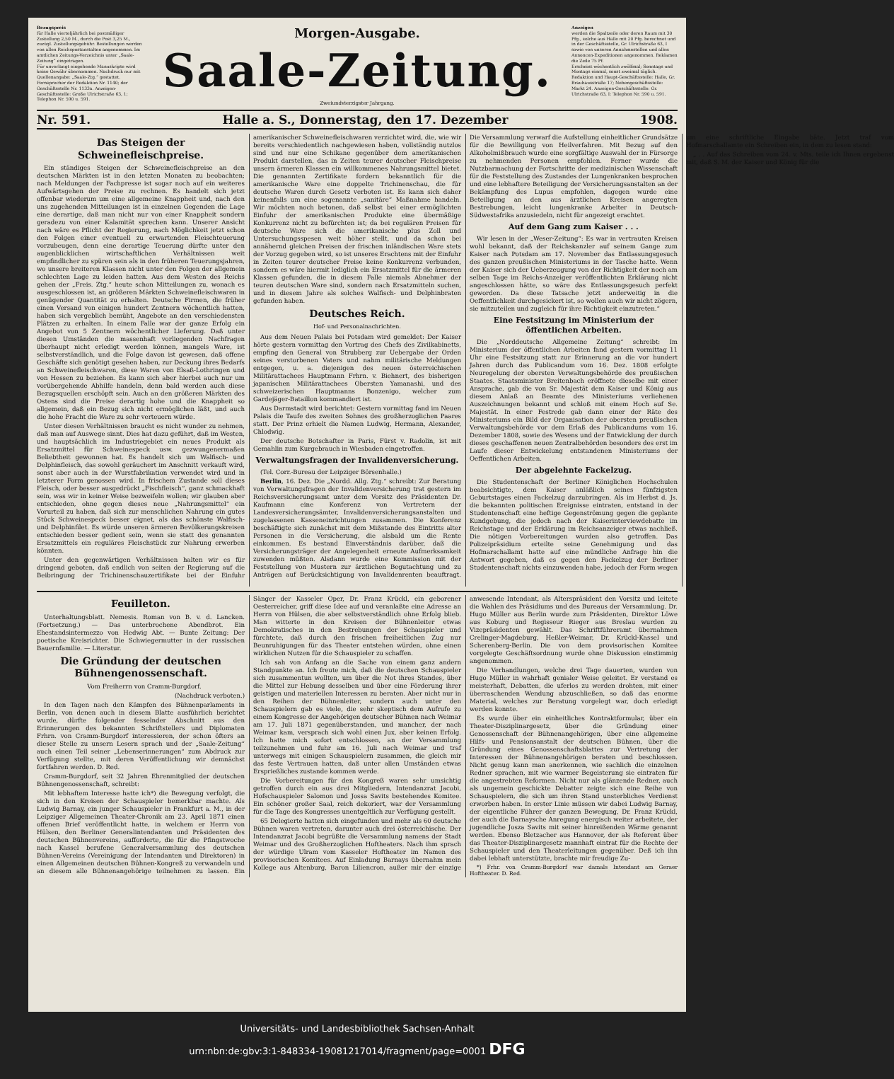Bezugspreis
für Halle vierteljährlich bei postmäßiger Zustellung 2,50 M., durch die Post 3,25 M., zuzügl. Zustellungsgebühr. Bestellungen werden von allen Reichspostanstalten angenommen. Im amtlichen Zeitungs-Verzeichnis unter „Saale-Zeitung“ eingetragen.
Für unverlangt eingehende Manuskripte wird keine Gewähr übernommen. Nachdruck nur mit Quellenangabe: „Saale-Ztg.“ gestattet.
Fernsprecher der Redaktion Nr. 1140; der Geschäftsstelle Nr. 1133a. Anzeigen-Geschäftsstelle: Große Ulrichstraße 63, 1; Telephon Nr. 590 u. 591.
Morgen-Ausgabe.
Saale-Zeitung.
Zweiundvierzigster Jahrgang.
Anzeigen
werden die Spaltzeile oder deren Raum mit 30 Pfg., solche aus Halle mit 20 Pfg. berechnet und in der Geschäftsstelle, Gr. Ulrichstraße 63, I sowie von unseren Annahmestellen und allen Annoncen-Expeditionen angenommen. Reklamen die Zeile 75 Pf.
Erscheint wöchentlich zwölfmal; Sonntags und Montags einmal, sonst zweimal täglich.
Redaktion und Haupt-Geschäftsstelle: Halle, Gr. Brauhausstraße 17; Nebengeschäftsstelle: Markt 24. Anzeigen-Geschäftsstelle: Gr. Ulrichstraße 63, I: Telephon Nr. 590 u. 591.
Nr. 591. Halle a. S., Donnerstag, den 17. Dezember 1908.
Das Steigen der Schweinefleischpreise.
Ein ständiges Steigen der Schweinefleischpreise an den deutschen Märkten ist in den letzten Monaten zu beobachten; nach Meldungen der Fachpresse ist sogar noch auf ein weiteres Aufwärtsgehen der Preise zu rechnen. Es handelt sich jetzt offenbar wiederum um eine allgemeine Knappheit und, nach den uns zugehenden Mitteilungen ist in einzelnen Gegenden die Lage eine derartige, daß man nicht nur von einer Knappheit sondern geradezu von einer Kalamität sprechen kann. Unserer Ansicht nach wäre es Pflicht der Regierung, nach Möglichkeit jetzt schon den Folgen einer eventuell zu erwartenden Fleischteuerung vorzubeugen, denn eine derartige Teuerung dürfte unter den augenblicklichen wirtschaftlichen Verhältnissen weit empfindlicher zu spüren sein als in den früheren Teuerungsjahren, wo unsere breiteren Klassen nicht unter den Folgen der allgemein schlechten Lage zu leiden hatten. Aus dem Westen des Reichs gehen der „Freis. Ztg.“ heute schon Mitteilungen zu, wonach es ausgeschlossen ist, an größeren Märkten Schweinefleischwaren in genügender Quantität zu erhalten. Deutsche Firmen, die früher einen Versand von einigen hundert Zentnern wöchentlich hatten, haben sich vergeblich bemüht, Angebote an den verschiedensten Plätzen zu erhalten. In einem Falle war der ganze Erfolg ein Angebot von 5 Zentnern wöchentlicher Lieferung. Daß unter diesen Umständen die massenhaft vorliegenden Nachfragen überhaupt nicht erledigt werden können, mangels Ware, ist selbstverständlich, und die Folge davon ist gewesen, daß offene Geschäfte sich genötigt gesehen haben, zur Deckung ihres Bedarfs an Schweinefleischwaren, diese Waren von Elsaß-Lothringen und von Hessen zu beziehen. Es kann sich aber hierbei auch nur um vorübergehende Abhilfe handeln, denn bald werden auch diese Bezugsquellen erschöpft sein. Auch an den größeren Märkten des Ostens sind die Preise derartig hohe und die Knappheit so allgemein, daß ein Bezug sich nicht ermöglichen läßt, und auch die hohe Fracht die Ware zu sehr verteuern würde.
Unter diesen Verhältnissen braucht es nicht wunder zu nehmen, daß man auf Auswege sinnt. Dies hat dazu geführt, daß im Westen, und hauptsächlich im Industriegebiet ein neues Produkt als Ersatzmittel für Schweinespeck usw. gezwungenermaßen Beliebtheit gewonnen hat. Es handelt sich um Walfisch- und Delphinfleisch, das sowohl geräuchert im Anschnitt verkauft wird, sonst aber auch in der Wurstfabrikation verwendet wird und in letzterer Form genossen wird. In frischem Zustande soll dieses Fleisch, oder besser ausgedrückt „Fischfleisch“, ganz schmackhaft sein, was wir in keiner Weise bezweifeln wollen; wir glauben aber entschieden, ohne gegen dieses neue „Nahrungsmittel“ ein Vorurteil zu haben, daß sich zur menschlichen Nahrung ein gutes Stück Schweinespeck besser eignet, als das schönste Walfisch- und Delphinfilet. Es würde unseren ärmeren Bevölkerungskreisen entschieden besser gedient sein, wenn sie statt des genannten Ersatzmittels ein reguläres Fleischstück zur Nahrung erwerben könnten.
Unter den gegenwärtigen Verhältnissen halten wir es für dringend geboten, daß endlich von seiten der Regierung auf die Beibringung der Trichinenschauzertifikate bei der Einfuhr amerikanischer Schweinefleischwaren verzichtet wird, die, wie wir bereits verschiedentlich nachgewiesen haben, vollständig nutzlos sind und nur eine Schikane gegenüber dem amerikanischen Produkt darstellen, das in Zeiten teurer deutscher Fleischpreise unsern ärmeren Klassen ein willkommenes Nahrungsmittel bietet. Die genannten Zertifikate fordern bekanntlich für die amerikanische Ware eine doppelte Trichinenschau, die für deutsche Waren durch Gesetz verboten ist. Es kann sich daher keinenfalls um eine sogenannte „sanitäre“ Maßnahme handeln. Wir möchten noch betonen, daß selbst bei einer ermöglichten Einfuhr der amerikanischen Produkte eine übermäßige Konkurrenz nicht zu befürchten ist; da bei regulären Preisen für deutsche Ware sich die amerikanische plus Zoll und Untersuchungsspesen weit höher stellt, und da schon bei annähernd gleichen Preisen der frischen inländischen Ware stets der Vorzug gegeben wird, so ist unseres Erachtens mit der Einfuhr in Zeiten teurer deutscher Preise keine Konkurrenz verbunden, sondern es wäre hiermit lediglich ein Ersatzmittel für die ärmeren Klassen gefunden, die in diesem Falle niemals Abnehmer der teuren deutschen Ware sind, sondern nach Ersatzmitteln suchen, und in diesem Jahre als solches Walfisch- und Delphinbraten gefunden haben.
Deutsches Reich.
Hof- und Personalnachrichten.
Aus dem Neuen Palais bei Potsdam wird gemeldet: Der Kaiser hörte gestern vormittag den Vortrag des Chefs des Zivilkabinetts, empfing den General von Strubberg zur Uebergabe der Orden seines verstorbenen Vaters und nahm militärische Meldungen entgegen, u. a. diejenigen des neuen österreichischen Militärattachees Hauptmann Frhrn. v. Biehnert, des bisherigen japanischen Militärattachees Obersten Yamanashi, und des schweizerischen Hauptmanns Bonzenigo, welcher zum Gardejäger-Bataillon kommandiert ist.
Aus Darmstadt wird berichtet: Gestern vormittag fand im Neuen Palais die Taufe des zweiten Sohnes des großherzoglichen Paares statt. Der Prinz erhielt die Namen Ludwig, Hermann, Alexander, Chlodwig.
Der deutsche Botschafter in Paris, Fürst v. Radolin, ist mit Gemahlin zum Kurgebrauch in Wiesbaden eingetroffen.
Verwaltungsfragen der Invalidenversicherung.
(Tel. Corr.-Bureau der Leipziger Börsenhalle.)
Berlin, 16. Dez. Die „Nordd. Allg. Ztg.“ schreibt: Zur Beratung von Verwaltungsfragen der Invalidenversicherung trat gestern im Reichsversicherungsamt unter dem Vorsitz des Präsidenten Dr. Kaufmann eine Konferenz von Vertretern der Landesversicherungsämter, Invalidenversicherungsanstalten und zugelassenen Kasseneinrichtungen zusammen. Die Konferenz beschäftigte sich zunächst mit dem Mißstande des Eintritts alter Personen in die Versicherung, die alsbald um die Rente einkommen. Es bestand Einverständnis darüber, daß die Versicherungsträger der Angelegenheit erneute Aufmerksamkeit zuwenden müßten. Alsdann wurde eine Kommission mit der Feststellung von Mustern zur ärztlichen Begutachtung und zu Anträgen auf Berücksichtigung von Invalidenrenten beauftragt. Die Versammlung verwarf die Aufstellung einheitlicher Grundsätze für die Bewilligung von Heilverfahren. Mit Bezug auf den Alkoholmißbrauch wurde eine sorgfältige Auswahl der in Fürsorge zu nehmenden Personen empfohlen. Ferner wurde die Nutzbarmachung der Fortschritte der medizinischen Wissenschaft für die Feststellung des Zustandes der Lungenkranken besprochen und eine lebhaftere Beteiligung der Versicherungsanstalten an der Bekämpfung des Lupus empfohlen, dagegen wurde eine Beteiligung an den aus ärztlichen Kreisen angeregten Bestrebungen, leicht lungenkranke Arbeiter in Deutsch-Südwestafrika anzusiedeln, nicht für angezeigt erachtet.
Auf dem Gang zum Kaiser . . .
Wir lesen in der „Weser-Zeitung“: Es war in vertrauten Kreisen wohl bekannt, daß der Reichskanzler auf seinem Gange zum Kaiser nach Potsdam am 17. November das Entlassungsgesuch des ganzen preußischen Ministeriums in der Tasche hatte. Wenn der Kaiser sich der Ueberzeugung von der Richtigkeit der noch am selben Tage im Reichs-Anzeiger veröffentlichten Erklärung nicht angeschlossen hätte, so wäre das Entlassungsgesuch perfekt geworden. Da diese Tatsache jetzt anderweitig in die Oeffentlichkeit durchgesickert ist, so wollen auch wir nicht zögern, sie mitzuteilen und zugleich für ihre Richtigkeit einzutreten.“
Eine Festsitzung im Ministerium der öffentlichen Arbeiten.
Die „Norddeutsche Allgemeine Zeitung“ schreibt: Im Ministerium der öffentlichen Arbeiten fand gestern vormittag 11 Uhr eine Festsitzung statt zur Erinnerung an die vor hundert Jahren durch das Publicandum vom 16. Dez. 1808 erfolgte Neuregelung der obersten Verwaltungsbehörde des preußischen Staates. Staatsminister Breitenbach eröffnete dieselbe mit einer Ansprache, gab die von Sr. Majestät dem Kaiser und König aus diesem Anlaß an Beamte des Ministeriums verliehenen Auszeichnungen bekannt und schloß mit einem Hoch auf Se. Majestät. In einer Festrede gab dann einer der Räte des Ministeriums ein Bild der Organisation der obersten preußischen Verwaltungsbehörde vor dem Erlaß des Publicandums vom 16. Dezember 1808, sowie des Wesens und der Entwicklung der durch dieses geschaffenen neuen Zentralbehörden besonders des erst im Laufe dieser Entwickelung entstandenen Ministeriums der Oeffentlichen Arbeiten.
Der abgelehnte Fackelzug.
Die Studentenschaft der Berliner Königlichen Hochschulen beabsichtigte, dem Kaiser anläßlich seines fünfzigsten Geburtstages einen Fackelzug darzubringen. Als im Herbst d. Js. die bekannten politischen Ereignisse eintraten, entstand in der Studentenschaft eine heftige Gegenströmung gegen die geplante Kundgebung, die jedoch nach der Kaiserinterviewdebatte im Reichstage und der Erklärung im Reichsanzeiger etwas nachließ. Die nötigen Vorbereitungen wurden also getroffen. Das Polizeipräsidium erteilte seine Genehmigung und das Hofmarschallamt hatte auf eine mündliche Anfrage hin die Antwort gegeben, daß es gegen den Fackelzug der Berliner Studentenschaft nichts einzuwenden habe, jedoch der Form wegen um eine schriftliche Eingabe bäte. Jetzt traf vom Hofmarschallamte ein Schreiben ein, in dem zu lesen stand:
„ . . Auf das Schreiben vom 24. v. Mts. teile ich Ihnen ergebenst mit, daß S. M. der Kaiser und König für die
Feuilleton.
Unterhaltungsblatt. Nemesis. Roman von B. v. d. Lancken. (Fortsetzung.) — Das unterbrochene Abendbrot. Ein Ehestandsintermezzo von Hedwig Abt. — Bunte Zeitung: Der poetische Kreisrichter. Die Schwiegermutter in der russischen Bauernfamilie. — Literatur.
Die Gründung der deutschen Bühnengenossenschaft.
Vom Freiherrn von Cramm-Burgdorf.
(Nachdruck verboten.)
In den Tagen nach den Kämpfen des Bühnenparlaments in Berlin, von denen auch in diesem Blatte ausführlich berichtet wurde, dürfte folgender fesselnder Abschnitt aus den Erinnerungen des bekannten Schriftstellers und Diplomaten Frhrn. von Cramm-Burgdorf interessieren, der schon öfters an dieser Stelle zu unsern Lesern sprach und der „Saale-Zeitung“ auch einen Teil seiner „Lebenserinnerungen“ zum Abdruck zur Verfügung stellte, mit deren Veröffentlichung wir demnächst fortfahren werden. D. Red.
Cramm-Burgdorf, seit 32 Jahren Ehrenmitglied der deutschen Bühnengenossenschaft, schreibt:
Mit lebhaftem Interesse hatte ich*) die Bewegung verfolgt, die sich in den Kreisen der Schauspieler bemerkbar machte. Als Ludwig Barnay, ein junger Schauspieler in Frankfurt a. M., in der Leipziger Allgemeinen Theater-Chronik am 23. April 1871 einen offenen Brief veröffentlicht hatte, in welchem er Herrn von Hülsen, den Berliner Generalintendanten und Präsidenten des deutschen Bühnenvereins, aufforderte, die für die Pfingstwoche nach Kassel berufene Generalversammlung des deutschen Bühnen-Vereins (Vereinigung der Intendanten und Direktoren) in einen Allgemeinen deutschen Bühnen-Kongreß zu verwandeln und an diesem alle Bühnenangehörige teilnehmen zu lassen. Ein Sänger der Kasseler Oper, Dr. Franz Krückl, ein geborener Oesterreicher, griff diese Idee auf und veranlaßte eine Adresse an Herrn von Hülsen, die aber selbstverständlich ohne Erfolg blieb. Man witterte in den Kreisen der Bühnenleiter etwas Demokratisches in den Bestrebungen der Schauspieler und fürchtete, daß durch den frischen freiheitlichen Zug nur Beunruhigungen für das Theater entstehen würden, ohne einen wirklichen Nutzen für die Schauspieler zu schaffen.
Ich sah von Anfang an die Sache von einem ganz andern Standpunkte an. Ich freute mich, daß die deutschen Schauspieler sich zusammentun wollten, um über die Not ihres Standes, über die Mittel zur Hebung desselben und über eine Förderung ihrer geistigen und materiellen Interessen zu beraten. Aber nicht nur in den Reihen der Bühnenleiter, sondern auch unter den Schauspielern gab es viele, die sehr skeptisch dem Aufrufe zu einem Kongresse der Angehörigen deutscher Bühnen nach Weimar am 17. Juli 1871 gegenüberstanden, und mancher, der nach Weimar kam, versprach sich wohl einen Jux, aber keinen Erfolg. Ich hatte mich sofort entschlossen, an der Versammlung teilzunehmen und fuhr am 16. Juli nach Weimar und traf unterwegs mit einigen Schauspielern zusammen, die gleich mir das feste Vertrauen hatten, daß unter allen Umständen etwas Ersprießliches zustande kommen werde.
Die Vorbereitungen für den Kongreß waren sehr umsichtig getroffen durch ein aus drei Mitgliedern, Intendanzrat Jacobi, Hofschauspieler Salomon und Jossa Savits bestehendes Komitee. Ein schöner großer Saal, reich dekoriert, war der Versammlung für die Tage des Kongresses unentgeltlich zur Verfügung gestellt.
65 Delegierte hatten sich eingefunden und mehr als 60 deutsche Bühnen waren vertreten, darunter auch drei österreichische. Der Intendanzrat Jacobi begrüßte die Versammlung namens der Stadt Weimar und des Großherzoglichen Hoftheaters. Nach ihm sprach der würdige Ulram vom Kasseler Hoftheater im Namen des provisorischen Komitees. Auf Einladung Barnays übernahm mein Kollege aus Altenburg, Baron Liliencron, außer mir der einzige anwesende Intendant, als Alterspräsident den Vorsitz und leitete die Wahlen des Präsidiums und des Bureaus der Versammlung. Dr. Hugo Müller aus Berlin wurde zum Präsidenten, Direktor Löwe aus Koburg und Regisseur Rieger aus Breslau wurden zu Vizepräsidenten gewählt. Das Schriftführeramt übernahmen Crelinger-Magdeburg, Heßler-Weimar, Dr. Krückl-Kassel und Scherenberg-Berlin. Die von dem provisorischen Komitee vorgelegte Geschäftsordnung wurde ohne Diskussion einstimmig angenommen.
Die Verhandlungen, welche drei Tage dauerten, wurden von Hugo Müller in wahrhaft genialer Weise geleitet. Er verstand es meisterhaft, Debatten, die uferlos zu werden drohten, mit einer überraschenden Wendung abzuschließen, so daß das enorme Material, welches zur Beratung vorgelegt war, doch erledigt werden konnte.
Es wurde über ein einheitliches Kontraktformular, über ein Theater-Disziplinargesetz, über die Gründung einer Genossenschaft der Bühnenangehörigen, über eine allgemeine Hilfs- und Pensionsanstalt der deutschen Bühnen, über die Gründung eines Genossenschaftsblattes zur Vertretung der Interessen der Bühnenangehörigen beraten und beschlossen. Nicht genug kann man anerkennen, wie sachlich die einzelnen Redner sprachen, mit wie warmer Begeisterung sie eintraten für die angestrebten Reformen. Nicht nur als glänzende Redner, auch als ungemein geschickte Debatter zeigte sich eine Reihe von Schauspielern, die sich um ihren Stand unsterbliches Verdienst erworben haben. In erster Linie müssen wir dabei Ludwig Barnay, der eigentliche Führer der ganzen Bewegung, Dr. Franz Krückl, der auch die Barnaysche Anregung energisch weiter arbeitete, der jugendliche Josza Savits mit seiner hinreißenden Wärme genannt werden. Ebenso Bletzacher aus Hannover, der als Referent über das Theater-Disziplinargesetz mannhaft eintrat für die Rechte der Schauspieler und den Theaterleitungen gegenüber. Deß ich ihn dabei lebhaft unterstützte, brachte mir freudige Zu-
*) Frhr. von Cramm-Burgdorf war damals Intendant am Geraer Hoftheater. D. Red.
Universitäts- und Landesbibliothek Sachsen-Anhalt
urn:nbn:de:gbv:3:1-848334-19081217014/fragment/page=0001 DFG